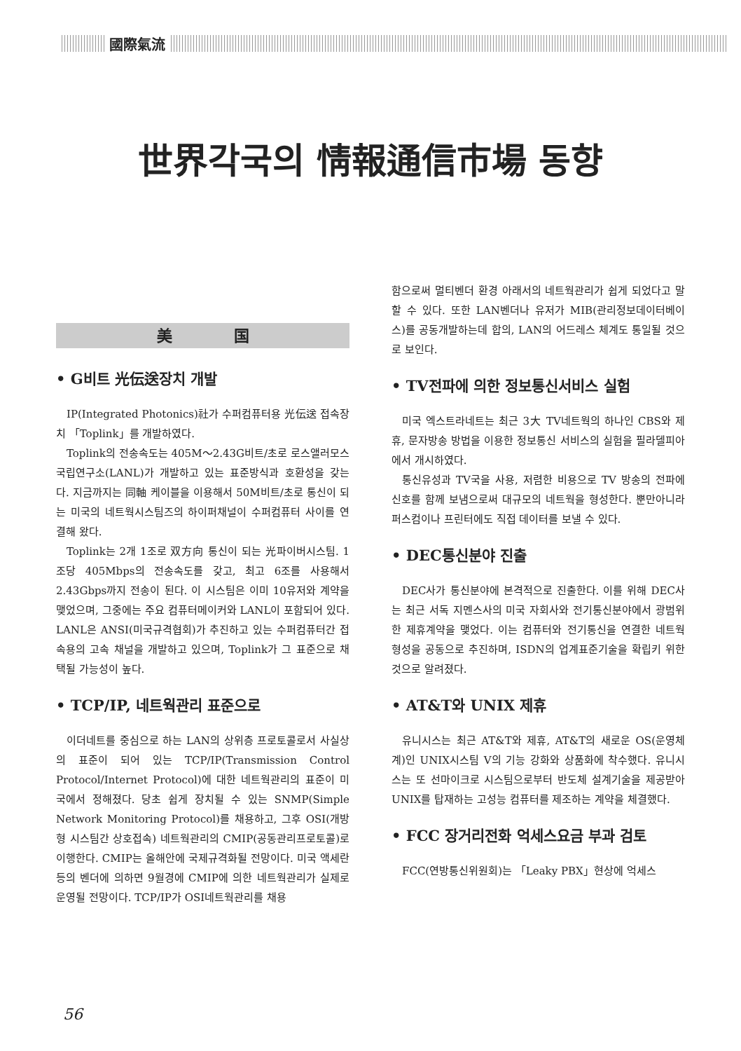國際氣流
世界각국의 情報通信市場 동향
美　　　　国
• G비트 光伝送장치 개발
IP(Integrated Photonics)社가 수퍼컴퓨터용 光伝送 접속장치 「Toplink」를 개발하였다.
Toplink의 전송속도는 405M～2.43G비트/초로 로스앨러모스 국립연구소(LANL)가 개발하고 있는 표준방식과 호환성을 갖는다. 지금까지는 同軸 케이블을 이용해서 50M비트/초로 통신이 되는 미국의 네트웍시스팀즈의 하이퍼채널이 수퍼컴퓨터 사이를 연결해 왔다.
Toplink는 2개 1조로 双方向 통신이 되는 光파이버시스팀. 1조당 405Mbps의 전송속도를 갖고, 최고 6조를 사용해서 2.43Gbps까지 전송이 된다. 이 시스팀은 이미 10유저와 계약을 맺었으며, 그중에는 주요 컴퓨터메이커와 LANL이 포함되어 있다. LANL은 ANSI(미국규격협회)가 추진하고 있는 수퍼컴퓨터간 접속용의 고속 채널을 개발하고 있으며, Toplink가 그 표준으로 채택될 가능성이 높다.
• TCP/IP, 네트웍관리 표준으로
이더네트를 중심으로 하는 LAN의 상위층 프로토콜로서 사실상의 표준이 되어 있는 TCP/IP(Transmission Control Protocol/Internet Protocol)에 대한 네트웍관리의 표준이 미국에서 정해졌다. 당초 쉽게 장치될 수 있는 SNMP(Simple Network Monitoring Protocol)를 채용하고, 그후 OSI(개방형 시스팀간 상호접속) 네트웍관리의 CMIP(공동관리프로토콜)로 이행한다. CMIP는 올해안에 국제규격화될 전망이다. 미국 액세란등의 벤더에 의하면 9월경에 CMIP에 의한 네트웍관리가 실제로 운영될 전망이다. TCP/IP가 OSI네트웍관리를 채용
함으로써 멀티벤더 환경 아래서의 네트웍관리가 쉽게 되었다고 말할 수 있다. 또한 LAN벤더나 유저가 MIB(관리정보데이터베이스)를 공동개발하는데 합의, LAN의 어드레스 체계도 통일될 것으로 보인다.
• TV전파에 의한 정보통신서비스 실험
미국 엑스트라네트는 최근 3大 TV네트웍의 하나인 CBS와 제휴, 문자방송 방법을 이용한 정보통신 서비스의 실험을 필라델피아에서 개시하였다.
통신유성과 TV국을 사용, 저렴한 비용으로 TV 방송의 전파에 신호를 함께 보냄으로써 대규모의 네트웍을 형성한다. 뿐만아니라 퍼스컴이나 프린터에도 직접 데이터를 보낼 수 있다.
• DEC통신분야 진출
DEC사가 통신분야에 본격적으로 진출한다. 이를 위해 DEC사는 최근 서독 지멘스사의 미국 자회사와 전기통신분야에서 광범위한 제휴계약을 맺었다. 이는 컴퓨터와 전기통신을 연결한 네트웍 형성을 공동으로 추진하며, ISDN의 업계표준기술을 확립키 위한 것으로 알려졌다.
• AT&T와 UNIX 제휴
유니시스는 최근 AT&T와 제휴, AT&T의 새로운 OS(운영체계)인 UNIX시스팀 V의 기능 강화와 상품화에 착수했다. 유니시스는 또 선마이크로 시스팀으로부터 반도체 설계기술을 제공받아 UNIX를 탑재하는 고성능 컴퓨터를 제조하는 계약을 체결했다.
• FCC 장거리전화 억세스요금 부과 검토
FCC(연방통신위원회)는 「Leaky PBX」현상에 억세스
56